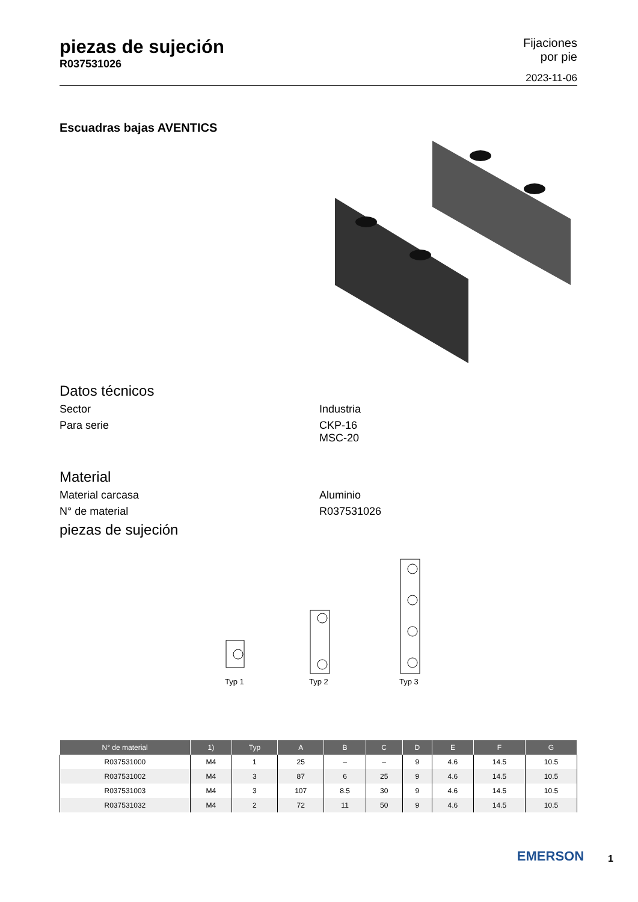piezas de sujeción
R037531026
Fijaciones
por pie
2023-11-06
Escuadras bajas AVENTICS
Datos técnicos
Sector Industria
Para serie CKP-16
MSC-20
Material
Material carcasa Aluminio
N° de material R037531026
piezas de sujeción
Typ 1
Typ 2
Typ 3
| N° de material | 1) | Typ | A | B | C | D | E | F | G |
| --- | --- | --- | --- | --- | --- | --- | --- | --- | --- |
| R037531000 | M4 | 1 | 25 | – | – | 9 | 4.6 | 14.5 | 10.5 |
| R037531002 | M4 | 3 | 87 | 6 | 25 | 9 | 4.6 | 14.5 | 10.5 |
| R037531003 | M4 | 3 | 107 | 8.5 | 30 | 9 | 4.6 | 14.5 | 10.5 |
| R037531032 | M4 | 2 | 72 | 11 | 50 | 9 | 4.6 | 14.5 | 10.5 |
EMERSON
1